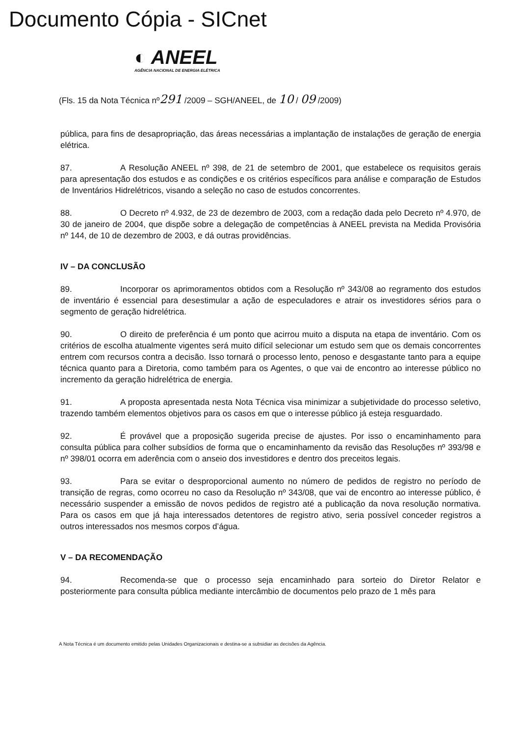Documento Cópia - SICnet
◐ ANEEL
AGÊNCIA NACIONAL DE ENERGIA ELÉTRICA
(Fls. 15 da Nota Técnica nº291 /2009 – SGH/ANEEL, de 10 / 09 /2009)
pública, para fins de desapropriação, das áreas necessárias a implantação de instalações de geração de energia elétrica.
87. A Resolução ANEEL nº 398, de 21 de setembro de 2001, que estabelece os requisitos gerais para apresentação dos estudos e as condições e os critérios específicos para análise e comparação de Estudos de Inventários Hidrelétricos, visando a seleção no caso de estudos concorrentes.
88. O Decreto nº 4.932, de 23 de dezembro de 2003, com a redação dada pelo Decreto nº 4.970, de 30 de janeiro de 2004, que dispõe sobre a delegação de competências à ANEEL prevista na Medida Provisória nº 144, de 10 de dezembro de 2003, e dá outras providências.
IV – DA CONCLUSÃO
89. Incorporar os aprimoramentos obtidos com a Resolução nº 343/08 ao regramento dos estudos de inventário é essencial para desestimular a ação de especuladores e atrair os investidores sérios para o segmento de geração hidrelétrica.
90. O direito de preferência é um ponto que acirrou muito a disputa na etapa de inventário. Com os critérios de escolha atualmente vigentes será muito difícil selecionar um estudo sem que os demais concorrentes entrem com recursos contra a decisão. Isso tornará o processo lento, penoso e desgastante tanto para a equipe técnica quanto para a Diretoria, como também para os Agentes, o que vai de encontro ao interesse público no incremento da geração hidrelétrica de energia.
91. A proposta apresentada nesta Nota Técnica visa minimizar a subjetividade do processo seletivo, trazendo também elementos objetivos para os casos em que o interesse público já esteja resguardado.
92. É provável que a proposição sugerida precise de ajustes. Por isso o encaminhamento para consulta pública para colher subsídios de forma que o encaminhamento da revisão das Resoluções nº 393/98 e nº 398/01 ocorra em aderência com o anseio dos investidores e dentro dos preceitos legais.
93. Para se evitar o desproporcional aumento no número de pedidos de registro no período de transição de regras, como ocorreu no caso da Resolução nº 343/08, que vai de encontro ao interesse público, é necessário suspender a emissão de novos pedidos de registro até a publicação da nova resolução normativa. Para os casos em que já haja interessados detentores de registro ativo, seria possível conceder registros a outros interessados nos mesmos corpos d’água.
V – DA RECOMENDAÇÃO
94. Recomenda-se que o processo seja encaminhado para sorteio do Diretor Relator e posteriormente para consulta pública mediante intercâmbio de documentos pelo prazo de 1 mês para
A Nota Técnica é um documento emitido pelas Unidades Organizacionais e destina-se a subsidiar as decisões da Agência.